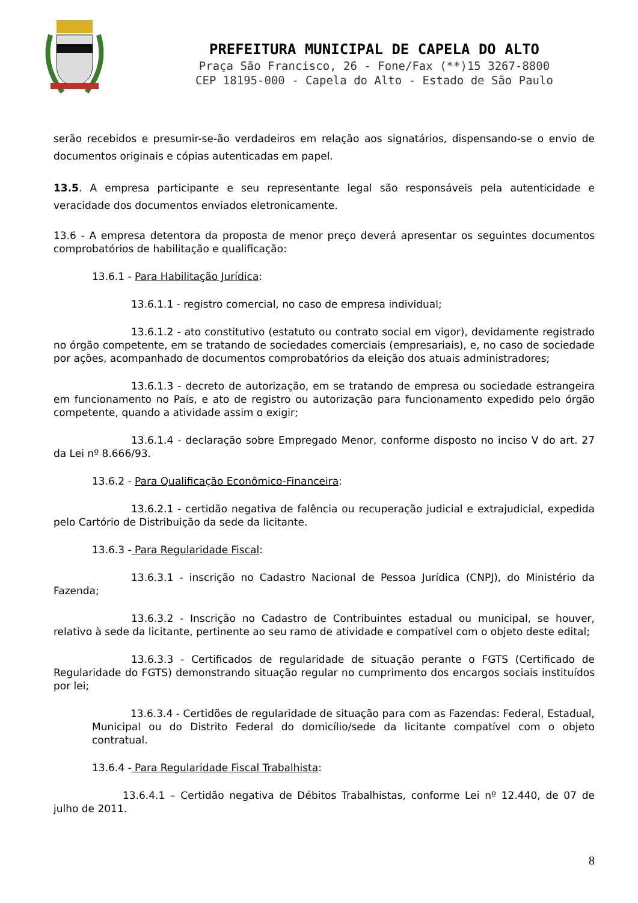PREFEITURA MUNICIPAL DE CAPELA DO ALTO
Praça São Francisco, 26 - Fone/Fax (**)15 3267-8800
CEP 18195-000 - Capela do Alto - Estado de São Paulo
serão recebidos e presumir-se-ão verdadeiros em relação aos signatários, dispensando-se o envio de documentos originais e cópias autenticadas em papel.
13.5. A empresa participante e seu representante legal são responsáveis pela autenticidade e veracidade dos documentos enviados eletronicamente.
13.6 - A empresa detentora da proposta de menor preço deverá apresentar os seguintes documentos comprobatórios de habilitação e qualificação:
13.6.1 - Para Habilitação Jurídica:
13.6.1.1 - registro comercial, no caso de empresa individual;
13.6.1.2 - ato constitutivo (estatuto ou contrato social em vigor), devidamente registrado no órgão competente, em se tratando de sociedades comerciais (empresariais), e, no caso de sociedade por ações, acompanhado de documentos comprobatórios da eleição dos atuais administradores;
13.6.1.3 - decreto de autorização, em se tratando de empresa ou sociedade estrangeira em funcionamento no País, e ato de registro ou autorização para funcionamento expedido pelo órgão competente, quando a atividade assim o exigir;
13.6.1.4 - declaração sobre Empregado Menor, conforme disposto no inciso V do art. 27 da Lei nº 8.666/93.
13.6.2 - Para Qualificação Econômico-Financeira:
13.6.2.1 - certidão negativa de falência ou recuperação judicial e extrajudicial, expedida pelo Cartório de Distribuição da sede da licitante.
13.6.3 - Para Regularidade Fiscal:
13.6.3.1 - inscrição no Cadastro Nacional de Pessoa Jurídica (CNPJ), do Ministério da Fazenda;
13.6.3.2 - Inscrição no Cadastro de Contribuintes estadual ou municipal, se houver, relativo à sede da licitante, pertinente ao seu ramo de atividade e compatível com o objeto deste edital;
13.6.3.3 - Certificados de regularidade de situação perante o FGTS (Certificado de Regularidade do FGTS) demonstrando situação regular no cumprimento dos encargos sociais instituídos por lei;
13.6.3.4 - Certidões de regularidade de situação para com as Fazendas: Federal, Estadual, Municipal ou do Distrito Federal do domicílio/sede da licitante compatível com o objeto contratual.
13.6.4 - Para Regularidade Fiscal Trabalhista:
13.6.4.1 – Certidão negativa de Débitos Trabalhistas, conforme Lei nº 12.440, de 07 de julho de 2011.
8